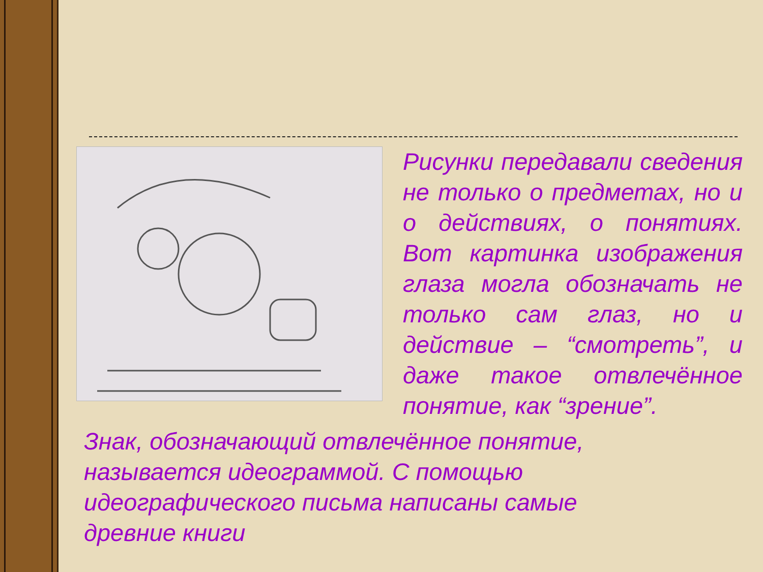Рисунки передавали сведения не только о предметах, но и о действиях, о понятиях. Вот картинка изображения глаза могла обозначать не только сам глаз, но и действие – “смотреть”, и даже такое отвлечённое понятие, как “зрение”.
Знак, обозначающий отвлечённое понятие, называется идеограммой. С помощью идеографического письма написаны самые древние книги